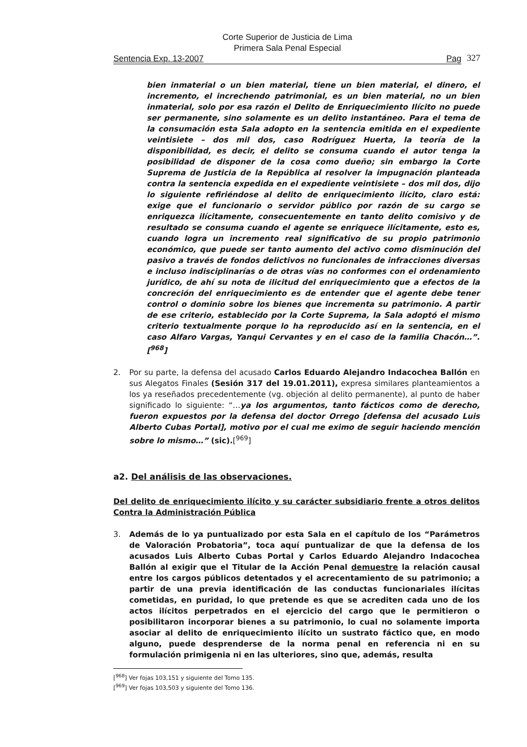Corte Superior de Justicia de Lima
Primera Sala Penal Especial
Sentencia Exp. 13-2007 Pag
327
bien inmaterial o un bien material, tiene un bien material, el dinero, el incremento, el increchendo patrimonial, es un bien material, no un bien inmaterial, solo por esa razón el Delito de Enriquecimiento Ilícito no puede ser permanente, sino solamente es un delito instantáneo. Para el tema de la consumación esta Sala adopto en la sentencia emitida en el expediente veintisiete – dos mil dos, caso Rodríguez Huerta, la teoría de la disponibilidad, es decir, el delito se consuma cuando el autor tenga la posibilidad de disponer de la cosa como dueño; sin embargo la Corte Suprema de Justicia de la República al resolver la impugnación planteada contra la sentencia expedida en el expediente veintisiete – dos mil dos, dijo lo siguiente refiriéndose al delito de enriquecimiento ilícito, claro está: exige que el funcionario o servidor público por razón de su cargo se enriquezca ilícitamente, consecuentemente en tanto delito comisivo y de resultado se consuma cuando el agente se enriquece ilícitamente, esto es, cuando logra un incremento real significativo de su propio patrimonio económico, que puede ser tanto aumento del activo como disminución del pasivo a través de fondos delictivos no funcionales de infracciones diversas e incluso indisciplinarías o de otras vías no conformes con el ordenamiento jurídico, de ahí su nota de ilicitud del enriquecimiento que a efectos de la concreción del enriquecimiento es de entender que el agente debe tener control o dominio sobre los bienes que incrementa su patrimonio. A partir de ese criterio, establecido por la Corte Suprema, la Sala adoptó el mismo criterio textualmente porque lo ha reproducido así en la sentencia, en el caso Alfaro Vargas, Yanqui Cervantes y en el caso de la familia Chacón…”.[<sup>968</sup>]
2. Por su parte, la defensa del acusado Carlos Eduardo Alejandro Indacochea Ballón en sus Alegatos Finales (Sesión 317 del 19.01.2011), expresa similares planteamientos a los ya reseñados precedentemente (vg. objeción al delito permanente), al punto de haber significado lo siguiente: “…ya los argumentos, tanto fácticos como de derecho, fueron expuestos por la defensa del doctor Orrego [defensa del acusado Luis Alberto Cubas Portal], motivo por el cual me eximo de seguir haciendo mención sobre lo mismo…” (sic).[<sup>969</sup>]
a2. Del análisis de las observaciones.
Del delito de enriquecimiento ilícito y su carácter subsidiario frente a otros delitos Contra la Administración Pública
3. Además de lo ya puntualizado por esta Sala en el capítulo de los “Parámetros de Valoración Probatoria”, toca aquí puntualizar de que la defensa de los acusados Luis Alberto Cubas Portal y Carlos Eduardo Alejandro Indacochea Ballón al exigir que el Titular de la Acción Penal demuestre la relación causal entre los cargos públicos detentados y el acrecentamiento de su patrimonio; a partir de una previa identificación de las conductas funcionariales ilícitas cometidas, en puridad, lo que pretende es que se acrediten cada uno de los actos ilícitos perpetrados en el ejercicio del cargo que le permitieron o posibilitaron incorporar bienes a su patrimonio, lo cual no solamente importa asociar al delito de enriquecimiento ilícito un sustrato fáctico que, en modo alguno, puede desprenderse de la norma penal en referencia ni en su formulación primigenia ni en las ulteriores, sino que, además, resulta
[<sup>968</sup>] Ver fojas 103,151 y siguiente del Tomo 135.
[<sup>969</sup>] Ver fojas 103,503 y siguiente del Tomo 136.